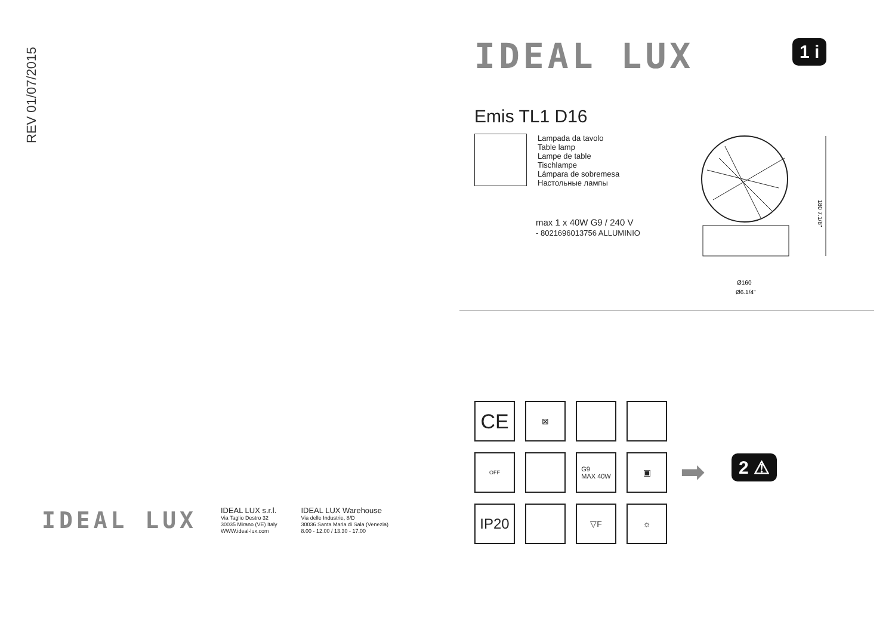REV 01/07/2015
1 i
IDEAL LUX
Emis TL1 D16
Lampada da tavolo
Table lamp
Lampe de table
Tischlampe
Lámpara de sobremesa
Настольные лампы
max 1 x 40W G9 / 240 V
- 8021696013756 ALLUMINIO
180 7.1/8"
Ø160
Ø6.1/4"
CE
⊠
OFF
G9
MAX 40W
▣
IP20
▽F
☼
➡ 2 ⚠
IDEAL LUX
IDEAL LUX s.r.l.
Via Taglio Destro 32
30035 Mirano (VE) Italy
WWW.ideal-lux.com
IDEAL LUX Warehouse
Via delle Industrie, 8/D
30036 Santa Maria di Sala (Venezia)
8.00 - 12.00 / 13.30 - 17.00